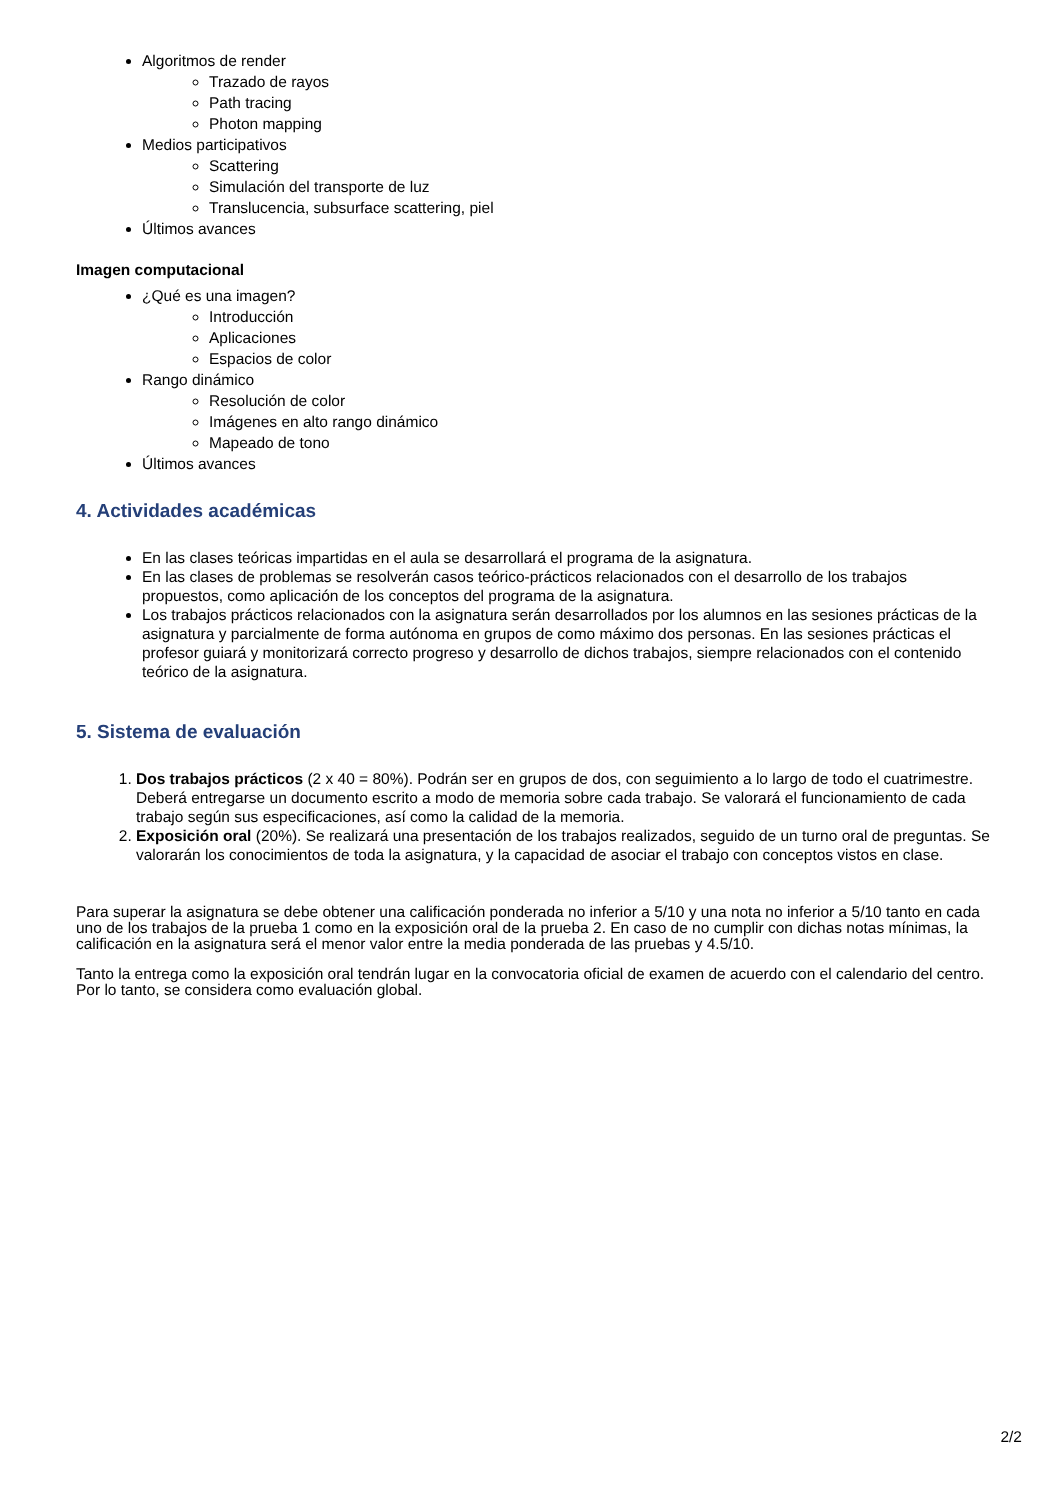Algoritmos de render
Trazado de rayos
Path tracing
Photon mapping
Medios participativos
Scattering
Simulación del transporte de luz
Translucencia, subsurface scattering, piel
Últimos avances
Imagen computacional
¿Qué es una imagen?
Introducción
Aplicaciones
Espacios de color
Rango dinámico
Resolución de color
Imágenes en alto rango dinámico
Mapeado de tono
Últimos avances
4. Actividades académicas
En las clases teóricas impartidas en el aula se desarrollará el programa de la asignatura.
En las clases de problemas se resolverán casos teórico-prácticos relacionados con el desarrollo de los trabajos propuestos, como aplicación de los conceptos del programa de la asignatura.
Los trabajos prácticos relacionados con la asignatura serán desarrollados por los alumnos en las sesiones prácticas de la asignatura y parcialmente de forma autónoma en grupos de como máximo dos personas. En las sesiones prácticas el profesor guiará y monitorizará correcto progreso y desarrollo de dichos trabajos, siempre relacionados con el contenido teórico de la asignatura.
5. Sistema de evaluación
1. Dos trabajos prácticos (2 x 40 = 80%). Podrán ser en grupos de dos, con seguimiento a lo largo de todo el cuatrimestre. Deberá entregarse un documento escrito a modo de memoria sobre cada trabajo. Se valorará el funcionamiento de cada trabajo según sus especificaciones, así como la calidad de la memoria.
2. Exposición oral (20%). Se realizará una presentación de los trabajos realizados, seguido de un turno oral de preguntas. Se valorarán los conocimientos de toda la asignatura, y la capacidad de asociar el trabajo con conceptos vistos en clase.
Para superar la asignatura se debe obtener una calificación ponderada no inferior a 5/10 y una nota no inferior a 5/10 tanto en cada uno de los trabajos de la prueba 1 como en la exposición oral de la prueba 2. En caso de no cumplir con dichas notas mínimas, la calificación en la asignatura será el menor valor entre la media ponderada de las pruebas y 4.5/10.
Tanto la entrega como la exposición oral tendrán lugar en la convocatoria oficial de examen de acuerdo con el calendario del centro. Por lo tanto, se considera como evaluación global.
2/2